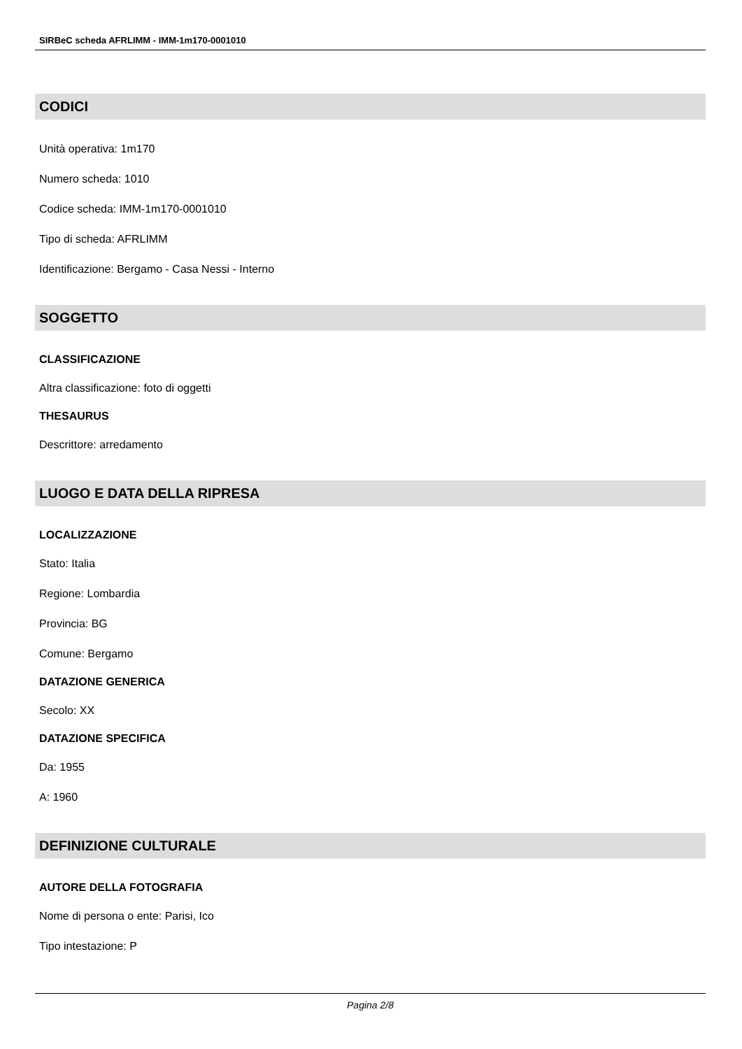SIRBeC scheda AFRLIMM - IMM-1m170-0001010
CODICI
Unità operativa: 1m170
Numero scheda: 1010
Codice scheda: IMM-1m170-0001010
Tipo di scheda: AFRLIMM
Identificazione: Bergamo - Casa Nessi - Interno
SOGGETTO
CLASSIFICAZIONE
Altra classificazione: foto di oggetti
THESAURUS
Descrittore: arredamento
LUOGO E DATA DELLA RIPRESA
LOCALIZZAZIONE
Stato: Italia
Regione: Lombardia
Provincia: BG
Comune: Bergamo
DATAZIONE GENERICA
Secolo: XX
DATAZIONE SPECIFICA
Da: 1955
A: 1960
DEFINIZIONE CULTURALE
AUTORE DELLA FOTOGRAFIA
Nome di persona o ente: Parisi, Ico
Tipo intestazione: P
Pagina 2/8